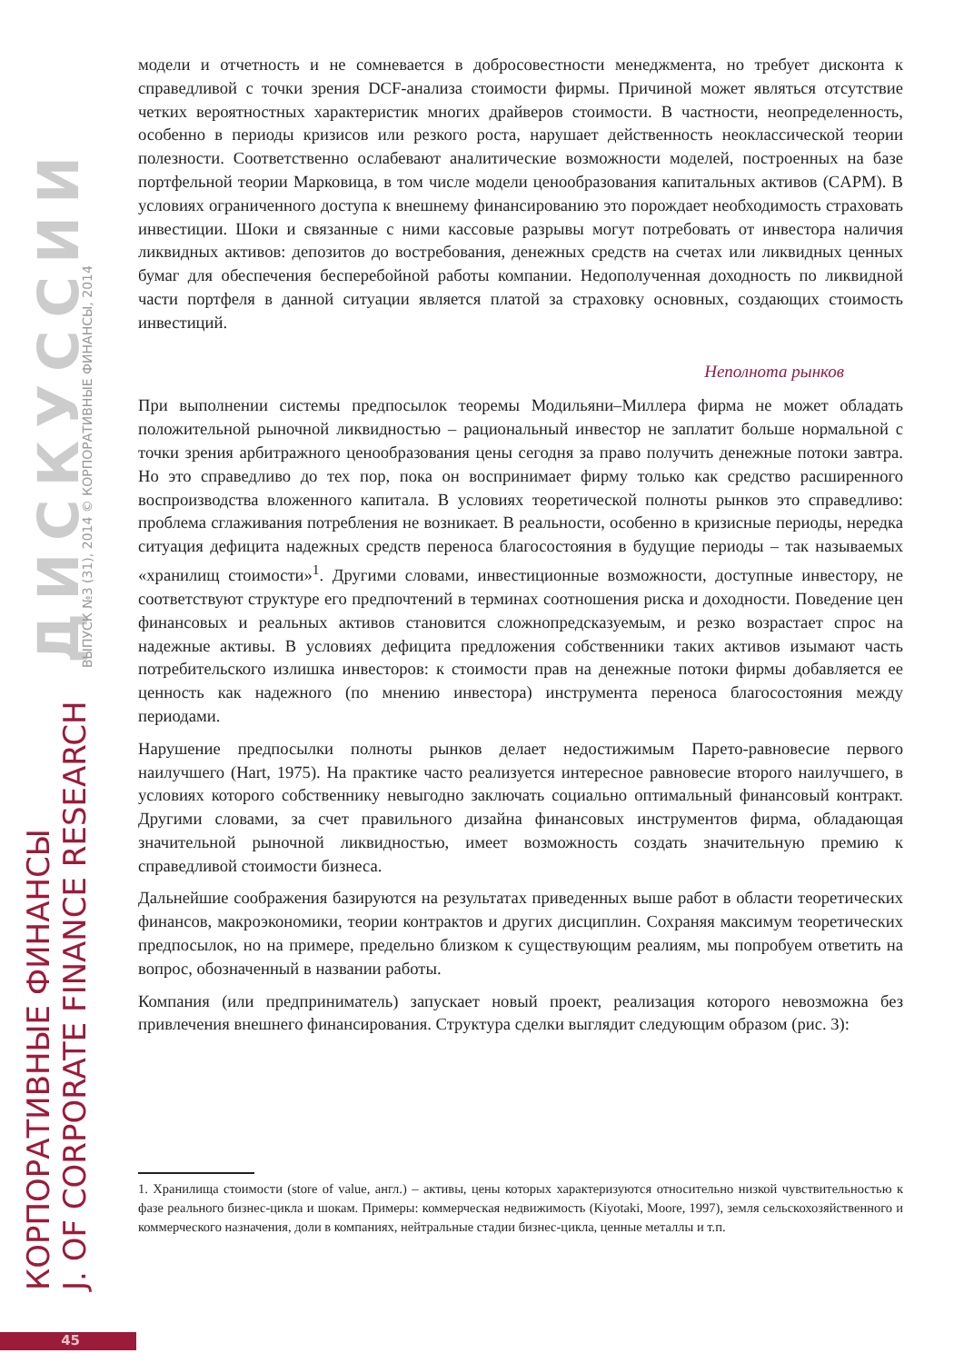модели и отчетность и не сомневается в добросовестности менеджмента, но требует дисконта к справедливой с точки зрения DCF-анализа стоимости фирмы. Причиной может являться отсутствие четких вероятностных характеристик многих драйверов стоимости. В частности, неопределенность, особенно в периоды кризисов или резкого роста, нарушает действенность неоклассической теории полезности. Соответственно ослабевают аналитические возможности моделей, построенных на базе портфельной теории Марковица, в том числе модели ценообразования капитальных активов (CAPM). В условиях ограниченного доступа к внешнему финансированию это порождает необходимость страховать инвестиции. Шоки и связанные с ними кассовые разрывы могут потребовать от инвестора наличия ликвидных активов: депозитов до востребования, денежных средств на счетах или ликвидных ценных бумаг для обеспечения бесперебойной работы компании. Недополученная доходность по ликвидной части портфеля в данной ситуации является платой за страховку основных, создающих стоимость инвестиций.
Неполнота рынков
При выполнении системы предпосылок теоремы Модильяни–Миллера фирма не может обладать положительной рыночной ликвидностью – рациональный инвестор не заплатит больше нормальной с точки зрения арбитражного ценообразования цены сегодня за право получить денежные потоки завтра. Но это справедливо до тех пор, пока он воспринимает фирму только как средство расширенного воспроизводства вложенного капитала. В условиях теоретической полноты рынков это справедливо: проблема сглаживания потребления не возникает. В реальности, особенно в кризисные периоды, нередка ситуация дефицита надежных средств переноса благосостояния в будущие периоды – так называемых «хранилищ стоимости»<sup>1</sup>. Другими словами, инвестиционные возможности, доступные инвестору, не соответствуют структуре его предпочтений в терминах соотношения риска и доходности. Поведение цен финансовых и реальных активов становится сложнопредсказуемым, и резко возрастает спрос на надежные активы. В условиях дефицита предложения собственники таких активов изымают часть потребительского излишка инвесторов: к стоимости прав на денежные потоки фирмы добавляется ее ценность как надежного (по мнению инвестора) инструмента переноса благосостояния между периодами.
Нарушение предпосылки полноты рынков делает недостижимым Парето-равновесие первого наилучшего (Hart, 1975). На практике часто реализуется интересное равновесие второго наилучшего, в условиях которого собственнику невыгодно заключать социально оптимальный финансовый контракт. Другими словами, за счет правильного дизайна финансовых инструментов фирма, обладающая значительной рыночной ликвидностью, имеет возможность создать значительную премию к справедливой стоимости бизнеса.
Дальнейшие соображения базируются на результатах приведенных выше работ в области теоретических финансов, макроэкономики, теории контрактов и других дисциплин. Сохраняя максимум теоретических предпосылок, но на примере, предельно близком к существующим реалиям, мы попробуем ответить на вопрос, обозначенный в названии работы.
Компания (или предприниматель) запускает новый проект, реализация которого невозможна без привлечения внешнего финансирования. Структура сделки выглядит следующим образом (рис. 3):
1. Хранилища стоимости (store of value, англ.) – активы, цены которых характеризуются относительно низкой чувствительностью к фазе реального бизнес-цикла и шокам. Примеры: коммерческая недвижимость (Kiyotaki, Moore, 1997), земля сельскохозяйственного и коммерческого назначения, доли в компаниях, нейтральные стадии бизнес-цикла, ценные металлы и т.п.
КОРПОРАТИВНЫЕ ФИНАНСЫ
J. OF CORPORATE FINANCE RESEARCH
ДИСКУССИИ ВЫПУСК №3 (31), 2014 © КОРПОРАТИВНЫЕ ФИНАНСЫ, 2014
45